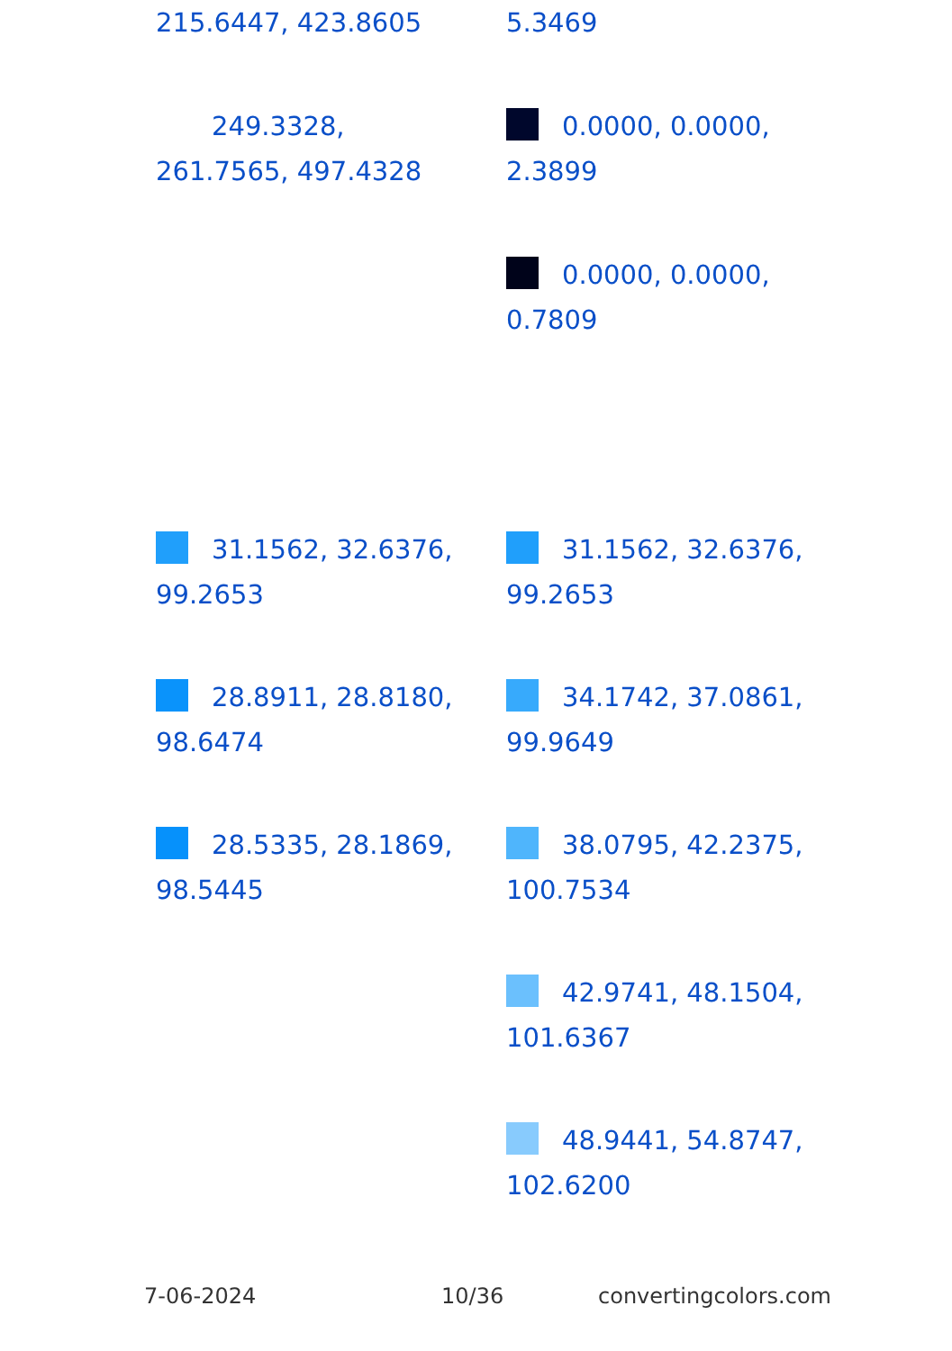215.6447, 423.8605 5.3469
249.3328, 261.7565, 497.4328
0.0000, 0.0000, 2.3899
0.0000, 0.0000, 0.7809
31.1562, 32.6376, 99.2653
31.1562, 32.6376, 99.2653
28.8911, 28.8180, 98.6474
34.1742, 37.0861, 99.9649
28.5335, 28.1869, 98.5445
38.0795, 42.2375, 100.7534
42.9741, 48.1504, 101.6367
48.9441, 54.8747, 102.6200
7-06-2024 10/36 convertingcolors.com